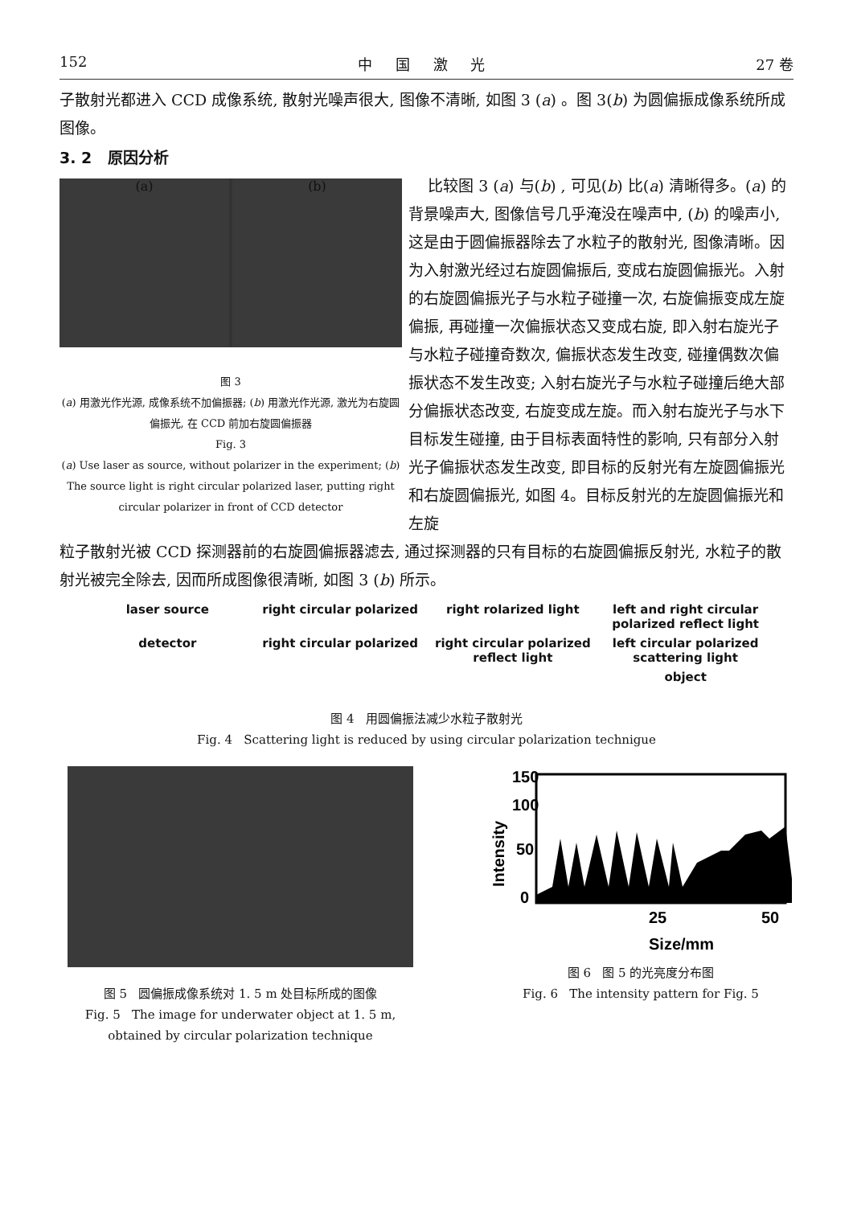152 中 国 激 光 27 卷
子散射光都进入 CCD 成像系统, 散射光噪声很大, 图像不清晰, 如图 3 (a) 。图 3(b) 为圆偏振成像系统所成图像。
3. 2 原因分析
(a) (b)
图 3
(a) 用激光作光源, 成像系统不加偏振器; (b) 用激光作光源, 激光为右旋圆偏振光, 在 CCD 前加右旋圆偏振器
Fig. 3
(a) Use laser as source, without polarizer in the experiment; (b) The source light is right circular polarized laser, putting right circular polarizer in front of CCD detector
比较图 3 (a) 与(b) , 可见(b) 比(a) 清晰得多。(a) 的背景噪声大, 图像信号几乎淹没在噪声中, (b) 的噪声小, 这是由于圆偏振器除去了水粒子的散射光, 图像清晰。因为入射激光经过右旋圆偏振后, 变成右旋圆偏振光。入射的右旋圆偏振光子与水粒子碰撞一次, 右旋偏振变成左旋偏振, 再碰撞一次偏振状态又变成右旋, 即入射右旋光子与水粒子碰撞奇数次, 偏振状态发生改变, 碰撞偶数次偏振状态不发生改变; 入射右旋光子与水粒子碰撞后绝大部分偏振状态改变, 右旋变成左旋。而入射右旋光子与水下目标发生碰撞, 由于目标表面特性的影响, 只有部分入射光子偏振状态发生改变, 即目标的反射光有左旋圆偏振光和右旋圆偏振光, 如图 4。目标反射光的左旋圆偏振光和左旋
粒子散射光被 CCD 探测器前的右旋圆偏振器滤去, 通过探测器的只有目标的右旋圆偏振反射光, 水粒子的散射光被完全除去, 因而所成图像很清晰, 如图 3 (b) 所示。
laser source right circular polarized right rolarized light left and right circular polarized reflect light detector right circular polarized right circular polarized reflect light left circular polarized scattering light object
图 4 用圆偏振法减少水粒子散射光
Fig. 4 Scattering light is reduced by using circular polarization technigue
图 5 圆偏振成像系统对 1. 5 m 处目标所成的图像
Fig. 5 The image for underwater object at 1. 5 m, obtained by circular polarization technique
150
100
50
0
25
50
Size/mm
Intensity
图 6 图 5 的光亮度分布图
Fig. 6 The intensity pattern for Fig. 5